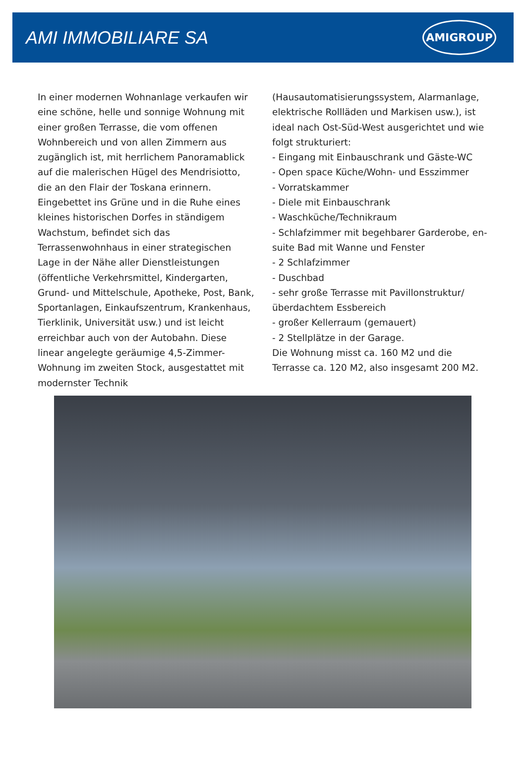AMI IMMOBILIARE SA
AMIGROUP
In einer modernen Wohnanlage verkaufen wir eine schöne, helle und sonnige Wohnung mit einer großen Terrasse, die vom offenen Wohnbereich und von allen Zimmern aus zugänglich ist, mit herrlichem Panoramablick auf die malerischen Hügel des Mendrisiotto, die an den Flair der Toskana erinnern. Eingebettet ins Grüne und in die Ruhe eines kleines historischen Dorfes in ständigem Wachstum, befindet sich das Terrassenwohnhaus in einer strategischen Lage in der Nähe aller Dienstleistungen (öffentliche Verkehrsmittel, Kindergarten, Grund- und Mittelschule, Apotheke, Post, Bank, Sportanlagen, Einkaufszentrum, Krankenhaus, Tierklinik, Universität usw.) und ist leicht erreichbar auch von der Autobahn. Diese linear angelegte geräumige 4,5-Zimmer-Wohnung im zweiten Stock, ausgestattet mit modernster Technik
(Hausautomatisierungssystem, Alarmanlage, elektrische Rollläden und Markisen usw.), ist ideal nach Ost-Süd-West ausgerichtet und wie folgt strukturiert:
- Eingang mit Einbauschrank und Gäste-WC
- Open space Küche/Wohn- und Esszimmer
- Vorratskammer
- Diele mit Einbauschrank
- Waschküche/Technikraum
- Schlafzimmer mit begehbarer Garderobe, en-suite Bad mit Wanne und Fenster
- 2 Schlafzimmer
- Duschbad
- sehr große Terrasse mit Pavillonstruktur/ überdachtem Essbereich
- großer Kellerraum (gemauert)
- 2 Stellplätze in der Garage.
Die Wohnung misst ca. 160 M2 und die Terrasse ca. 120 M2, also insgesamt 200 M2.